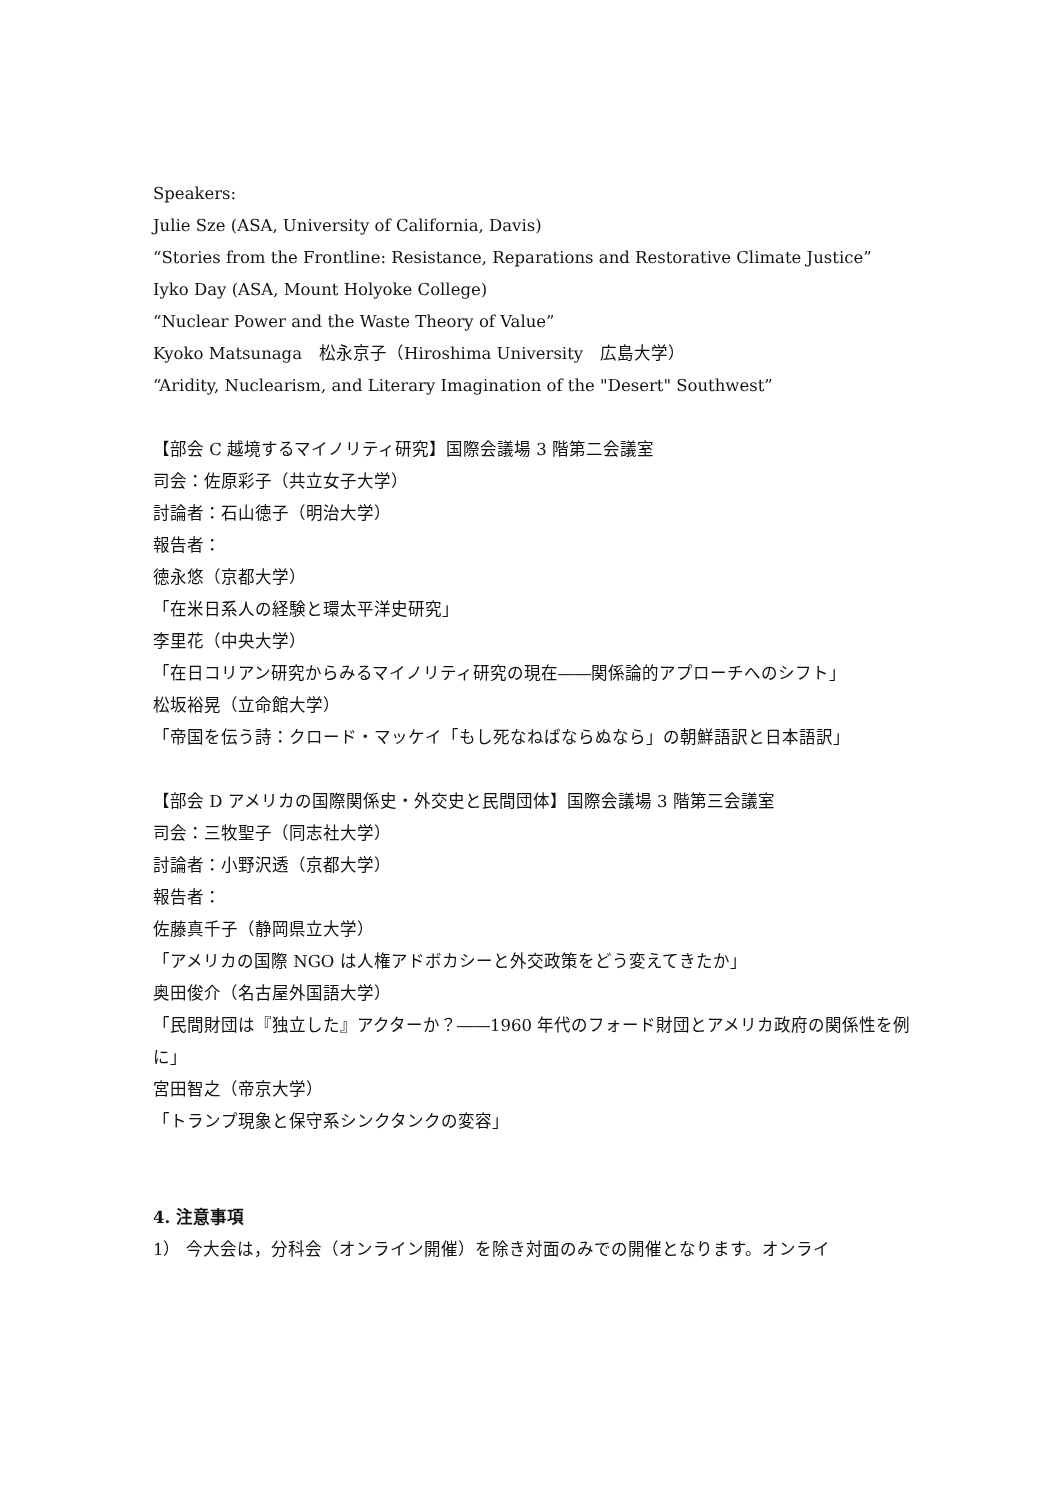Speakers:
Julie Sze (ASA, University of California, Davis)
“Stories from the Frontline: Resistance, Reparations and Restorative Climate Justice”
Iyko Day (ASA, Mount Holyoke College)
“Nuclear Power and the Waste Theory of Value”
Kyoko Matsunaga　松永京子（Hiroshima University　広島大学）
“Aridity, Nuclearism, and Literary Imagination of the "Desert" Southwest”
【部会 C 越境するマイノリティ研究】国際会議場 3 階第二会議室
司会：佐原彩子（共立女子大学）
討論者：石山徳子（明治大学）
報告者：
徳永悠（京都大学）
「在米日系人の経験と環太平洋史研究」
李里花（中央大学）
「在日コリアン研究からみるマイノリティ研究の現在――関係論的アプローチへのシフト」
松坂裕晃（立命館大学）
「帝国を伝う詩：クロード・マッケイ「もし死なねばならぬなら」の朝鮮語訳と日本語訳」
【部会 D アメリカの国際関係史・外交史と民間団体】国際会議場 3 階第三会議室
司会：三牧聖子（同志社大学）
討論者：小野沢透（京都大学）
報告者：
佐藤真千子（静岡県立大学）
「アメリカの国際 NGO は人権アドボカシーと外交政策をどう変えてきたか」
奥田俊介（名古屋外国語大学）
「民間財団は『独立した』アクターか？――1960 年代のフォード財団とアメリカ政府の関係性を例に」
宮田智之（帝京大学）
「トランプ現象と保守系シンクタンクの変容」
4. 注意事項
1） 今大会は，分科会（オンライン開催）を除き対面のみでの開催となります。オンライ